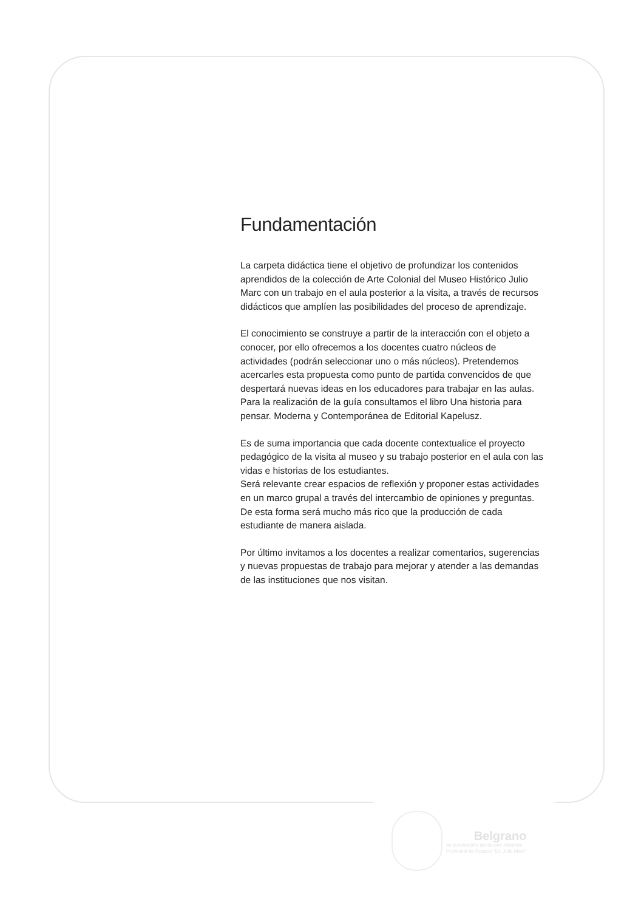Fundamentación
La carpeta didáctica tiene el objetivo de profundizar los contenidos aprendidos de la colección de Arte Colonial del Museo Histórico Julio Marc con un trabajo en el aula posterior a la visita, a través de recursos didácticos que amplíen las posibilidades del proceso de aprendizaje.
El conocimiento se construye a partir de la interacción con el objeto a conocer, por ello ofrecemos a los docentes cuatro núcleos de actividades (podrán seleccionar uno o más núcleos). Pretendemos acercarles esta propuesta como punto de partida convencidos de que despertará nuevas ideas en los educadores para trabajar en las aulas. Para la realización de la guía consultamos el libro Una historia para pensar. Moderna y Contemporánea de Editorial Kapelusz.
Es de suma importancia que cada docente contextualice el proyecto pedagógico de la visita al museo y su trabajo posterior en el aula con las vidas e historias de los estudiantes.
Será relevante crear espacios de reflexión y proponer estas actividades en un marco grupal a través del intercambio de opiniones y preguntas. De esta forma será mucho más rico que la producción de cada estudiante de manera aislada.
Por último invitamos a los docentes a realizar comentarios, sugerencias y nuevas propuestas de trabajo para mejorar y atender a las demandas de las instituciones que nos visitan.
Belgrano
en la colección del Museo Histórico
Provincial de Rosario "Dr. Julio Marc"